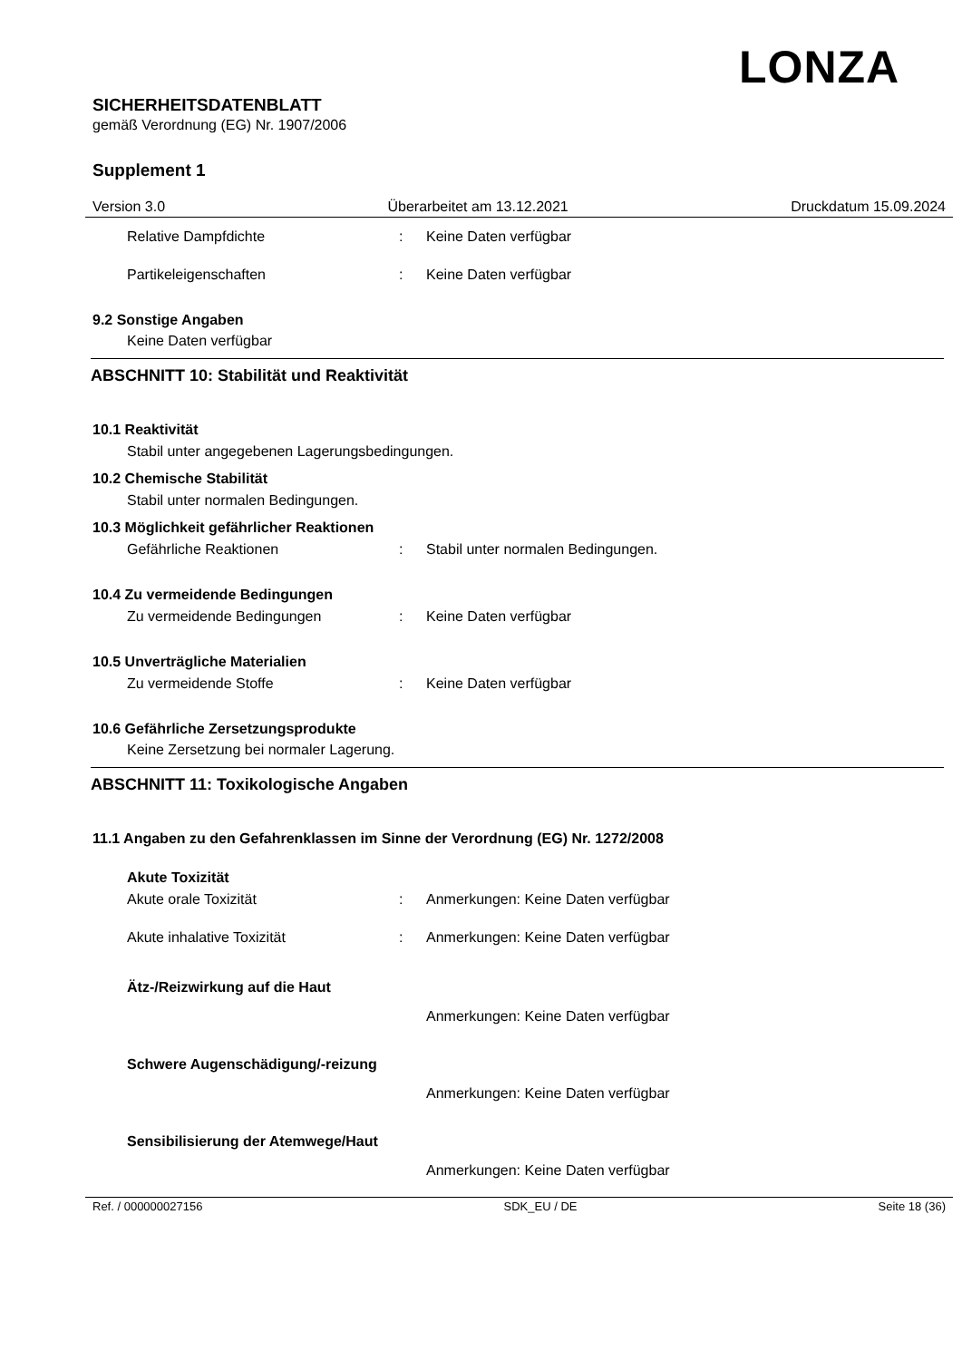LONZA
SICHERHEITSDATENBLATT
gemäß Verordnung (EG) Nr. 1907/2006
Supplement 1
Version 3.0 Überarbeitet am 13.12.2021 Druckdatum 15.09.2024
Relative Dampfdichte: Keine Daten verfügbar
Partikeleigenschaften: Keine Daten verfügbar
9.2 Sonstige Angaben
Keine Daten verfügbar
ABSCHNITT 10: Stabilität und Reaktivität
10.1 Reaktivität
Stabil unter angegebenen Lagerungsbedingungen.
10.2 Chemische Stabilität
Stabil unter normalen Bedingungen.
10.3 Möglichkeit gefährlicher Reaktionen
Gefährliche Reaktionen: Stabil unter normalen Bedingungen.
10.4 Zu vermeidende Bedingungen
Zu vermeidende Bedingungen: Keine Daten verfügbar
10.5 Unverträgliche Materialien
Zu vermeidende Stoffe: Keine Daten verfügbar
10.6 Gefährliche Zersetzungsprodukte
Keine Zersetzung bei normaler Lagerung.
ABSCHNITT 11: Toxikologische Angaben
11.1 Angaben zu den Gefahrenklassen im Sinne der Verordnung (EG) Nr. 1272/2008
Akute Toxizität
Akute orale Toxizität: Anmerkungen: Keine Daten verfügbar
Akute inhalative Toxizität: Anmerkungen: Keine Daten verfügbar
Ätz-/Reizwirkung auf die Haut
Anmerkungen: Keine Daten verfügbar
Schwere Augenschädigung/-reizung
Anmerkungen: Keine Daten verfügbar
Sensibilisierung der Atemwege/Haut
Anmerkungen: Keine Daten verfügbar
Ref. / 000000027156 SDK_EU / DE Seite 18 (36)